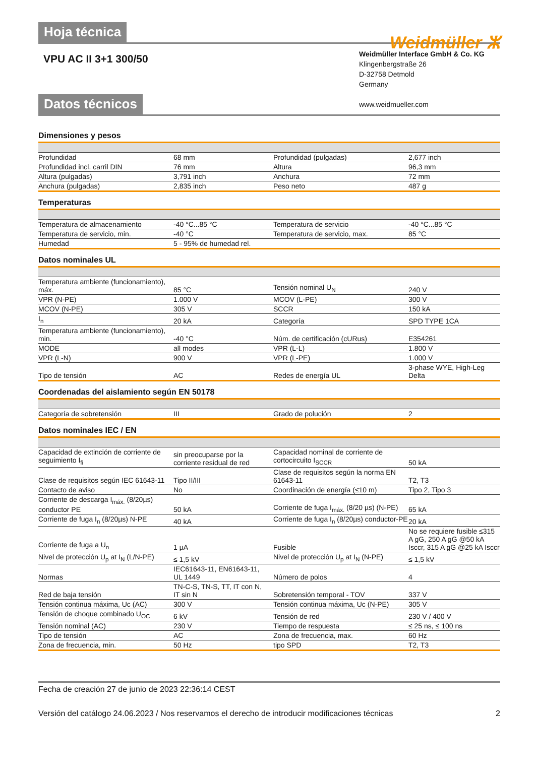Weidmüller ⵣ
Hoja técnica
VPU AC II 3+1 300/50
Weidmüller Interface GmbH & Co. KG
Klingenbergstraße 26
D-32758 Detmold
Germany
www.weidmueller.com
Datos técnicos
Dimensiones y pesos
| Profundidad | 68 mm | Profundidad (pulgadas) | 2,677 inch |
| Profundidad incl. carril DIN | 76 mm | Altura | 96,3 mm |
| Altura (pulgadas) | 3,791 inch | Anchura | 72 mm |
| Anchura (pulgadas) | 2,835 inch | Peso neto | 487 g |
Temperaturas
| Temperatura de almacenamiento | -40 °C...85 °C | Temperatura de servicio | -40 °C...85 °C |
| Temperatura de servicio, min. | -40 °C | Temperatura de servicio, max. | 85 °C |
| Humedad | 5 - 95% de humedad rel. | | |
Datos nominales UL
| Temperatura ambiente (funcionamiento), máx. | 85 °C | Tensión nominal U<sub>N</sub> | 240 V |
| VPR (N-PE) | 1.000 V | MCOV (L-PE) | 300 V |
| MCOV (N-PE) | 305 V | SCCR | 150 kA |
| I<sub>n</sub> | 20 kA | Categoría | SPD TYPE 1CA |
| Temperatura ambiente (funcionamiento), min. | -40 °C | Núm. de certificación (cURus) | E354261 |
| MODE | all modes | VPR (L-L) | 1.800 V |
| VPR (L-N) | 900 V | VPR (L-PE) | 1.000 V |
| Tipo de tensión | AC | Redes de energía UL | 3-phase WYE, High-Leg Delta |
Coordenadas del aislamiento según EN 50178
| Categoría de sobretensión | III | Grado de polución | 2 |
Datos nominales IEC / EN
| Capacidad de extinción de corriente de seguimiento I<sub>fi</sub> | sin preocuparse por la corriente residual de red | Capacidad nominal de corriente de cortocircuito I<sub>SCCR</sub> | 50 kA |
| Clase de requisitos según IEC 61643-11 | Tipo II/III | Clase de requisitos según la norma EN 61643-11 | T2, T3 |
| Contacto de aviso | No | Coordinación de energía (≤10 m) | Tipo 2, Tipo 3 |
| Corriente de descarga I<sub>máx.</sub> (8/20µs) conductor PE | 50 kA | Corriente de fuga I<sub>máx.</sub> (8/20 µs) (N-PE) | 65 kA |
| Corriente de fuga I<sub>n</sub> (8/20µs) N-PE | 40 kA | Corriente de fuga I<sub>n</sub> (8/20µs) conductor-PE | 20 kA |
| Corriente de fuga a U<sub>n</sub> | 1 µA | Fusible | No se requiere fusible ≤315 A gG, 250 A gG @50 kA Isccr, 315 A gG @25 kA Isccr |
| Nivel de protección U<sub>p</sub> at I<sub>N</sub> (L/N-PE) | ≤ 1,5 kV | Nivel de protección U<sub>p</sub> at I<sub>N</sub> (N-PE) | ≤ 1,5 kV |
| Normas | IEC61643-11, EN61643-11, UL 1449 | Número de polos | 4 |
| Red de baja tensión | TN-C-S, TN-S, TT, IT con N, IT sin N | Sobretensión temporal - TOV | 337 V |
| Tensión continua máxima, Uc (AC) | 300 V | Tensión continua máxima, Uc (N-PE) | 305 V |
| Tensión de choque combinado U<sub>OC</sub> | 6 kV | Tensión de red | 230 V / 400 V |
| Tensión nominal (AC) | 230 V | Tiempo de respuesta | ≤ 25 ns, ≤ 100 ns |
| Tipo de tensión | AC | Zona de frecuencia, max. | 60 Hz |
| Zona de frecuencia, min. | 50 Hz | tipo SPD | T2, T3 |
Fecha de creación 27 de junio de 2023 22:36:14 CEST
Versión del catálogo 24.06.2023 / Nos reservamos el derecho de introducir modificaciones técnicas 2